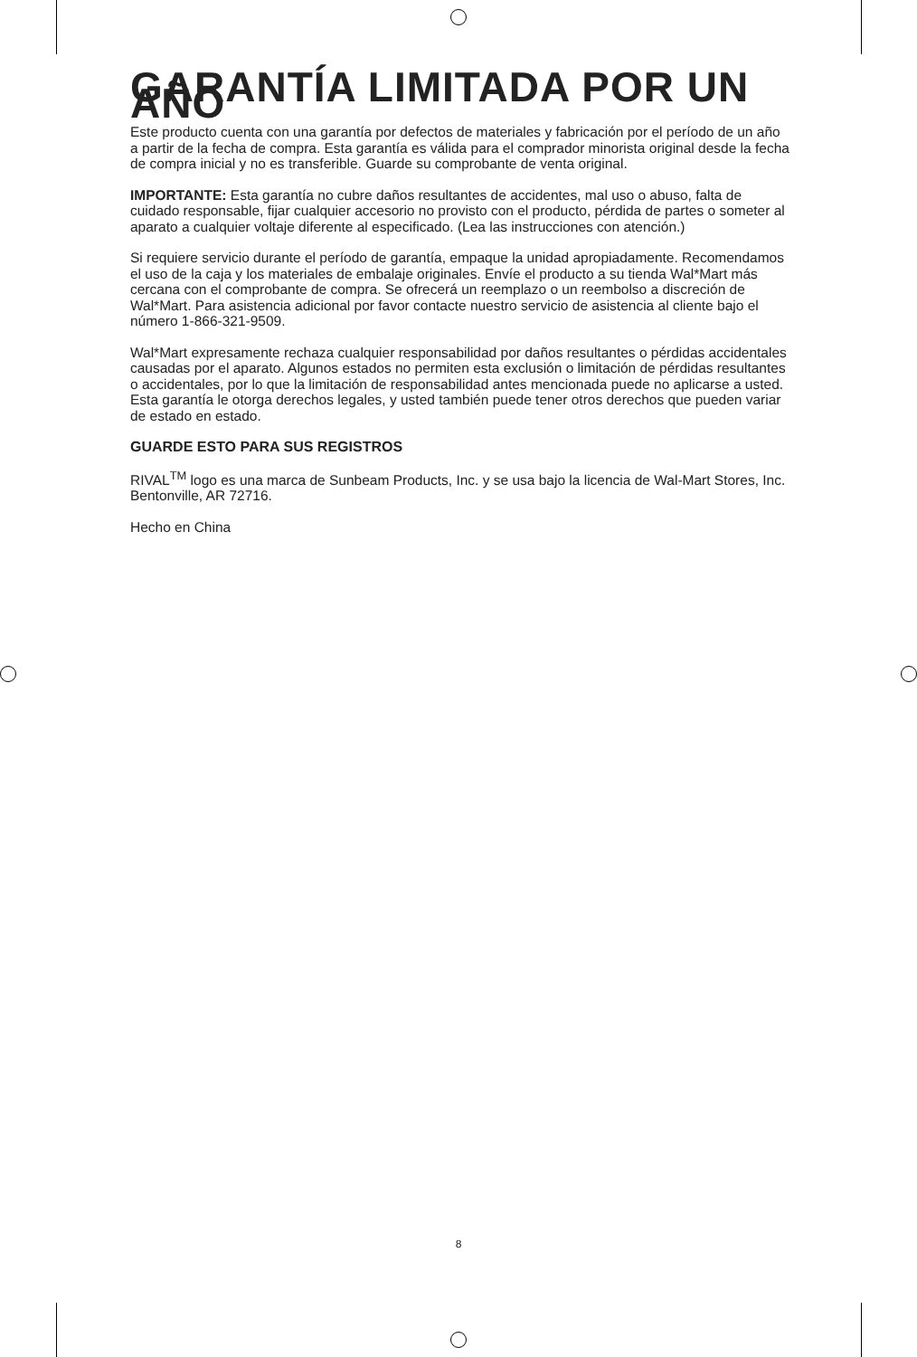GARANTÍA LIMITADA POR UN AÑO
Este producto cuenta con una garantía por defectos de materiales y fabricación por el período de un año a partir de la fecha de compra. Esta garantía es válida para el comprador minorista original desde la fecha de compra inicial y no es transferible. Guarde su comprobante de venta original.
IMPORTANTE: Esta garantía no cubre daños resultantes de accidentes, mal uso o abuso, falta de cuidado responsable, fijar cualquier accesorio no provisto con el producto, pérdida de partes o someter al aparato a cualquier voltaje diferente al especificado. (Lea las instrucciones con atención.)
Si requiere servicio durante el período de garantía, empaque la unidad apropiadamente. Recomendamos el uso de la caja y los materiales de embalaje originales. Envíe el producto a su tienda Wal*Mart más cercana con el comprobante de compra. Se ofrecerá un reemplazo o un reembolso a discreción de Wal*Mart. Para asistencia adicional por favor contacte nuestro servicio de asistencia al cliente bajo el número 1-866-321-9509.
Wal*Mart expresamente rechaza cualquier responsabilidad por daños resultantes o pérdidas accidentales causadas por el aparato. Algunos estados no permiten esta exclusión o limitación de pérdidas resultantes o accidentales, por lo que la limitación de responsabilidad antes mencionada puede no aplicarse a usted. Esta garantía le otorga derechos legales, y usted también puede tener otros derechos que pueden variar de estado en estado.
GUARDE ESTO PARA SUS REGISTROS
RIVAL<sup>TM</sup> logo es una marca de Sunbeam Products, Inc. y se usa bajo la licencia de Wal-Mart Stores, Inc. Bentonville, AR 72716.
Hecho en China
8